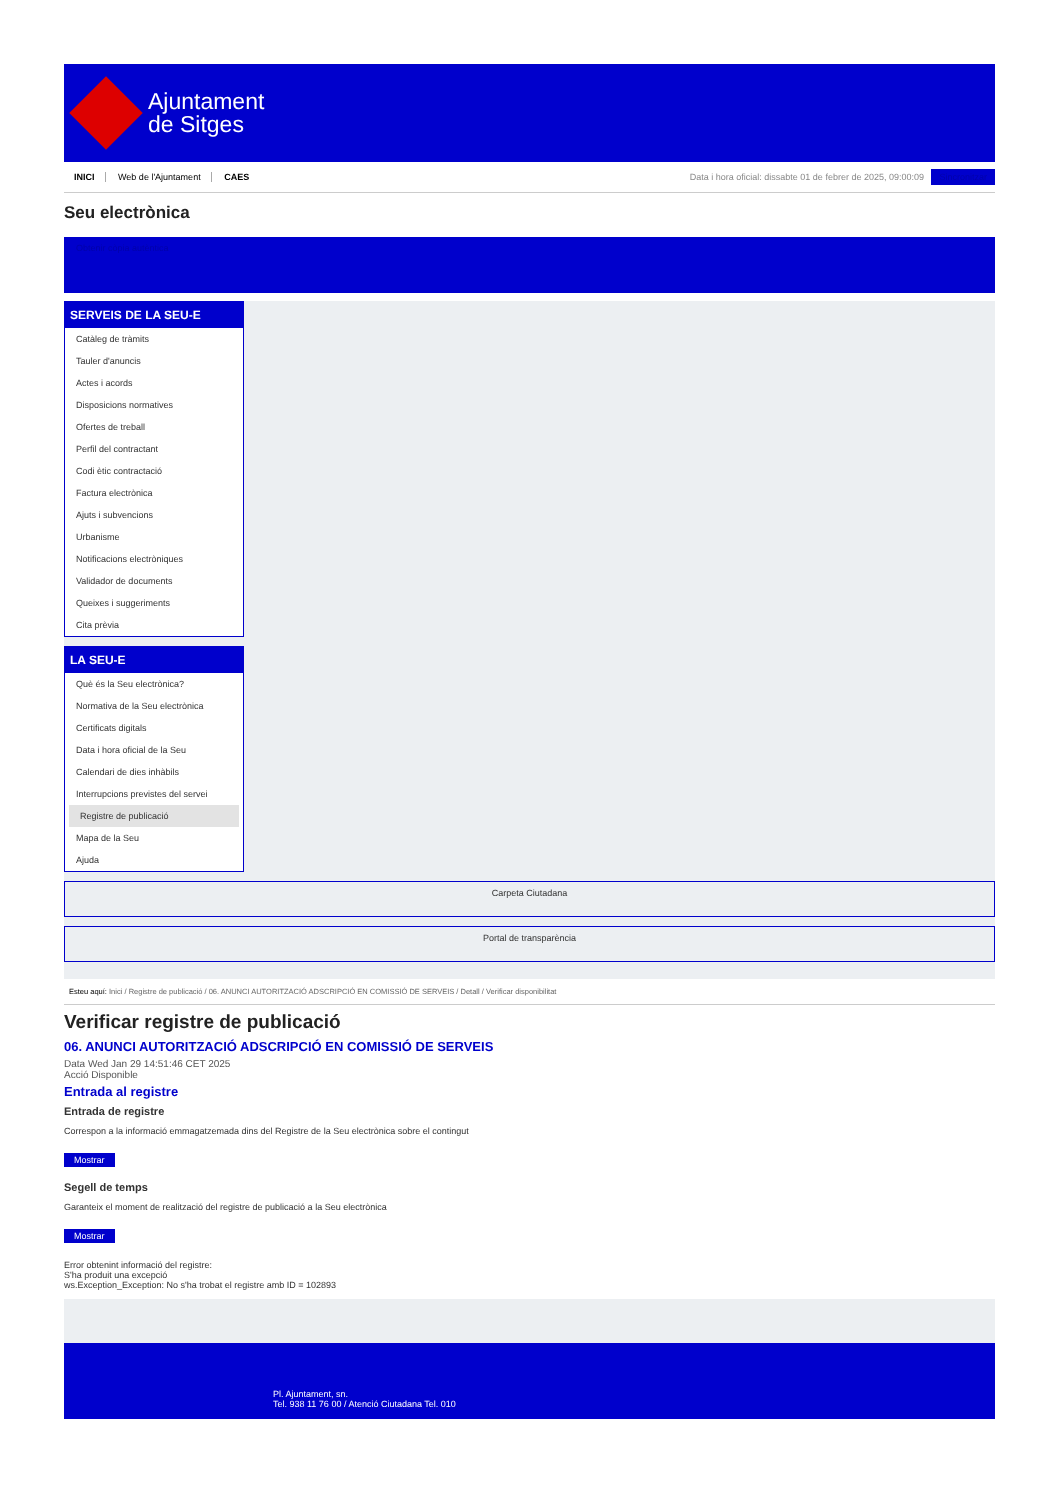Ajuntament
de Sitges
INICI Web de l'Ajuntament CAES
Data i hora oficial: dissabte 01 de febrer de 2025, 09:00:09 Sincronitzar
Seu electrònica
Obtenir còpia autèntica
SERVEIS DE LA SEU-E
Catàleg de tràmits
Tauler d'anuncis
Actes i acords
Disposicions normatives
Ofertes de treball
Perfil del contractant
Codi ètic contractació
Factura electrònica
Ajuts i subvencions
Urbanisme
Notificacions electròniques
Validador de documents
Queixes i suggeriments
Cita prèvia
LA SEU-E
Què és la Seu electrònica?
Normativa de la Seu electrònica
Certificats digitals
Data i hora oficial de la Seu
Calendari de dies inhàbils
Interrupcions previstes del servei
Registre de publicació
Mapa de la Seu
Ajuda
Carpeta Ciutadana
Portal de transparència
Esteu aquí: Inici / Registre de publicació / 06. ANUNCI AUTORITZACIÓ ADSCRIPCIÓ EN COMISSIÓ DE SERVEIS / Detall / Verificar disponibilitat
Verificar registre de publicació
06. ANUNCI AUTORITZACIÓ ADSCRIPCIÓ EN COMISSIÓ DE SERVEIS
Data Wed Jan 29 14:51:46 CET 2025
Acció Disponible
Entrada al registre
Entrada de registre
Correspon a la informació emmagatzemada dins del Registre de la Seu electrònica sobre el contingut
Mostrar
Segell de temps
Garanteix el moment de realització del registre de publicació a la Seu electrònica
Mostrar
Error obtenint informació del registre:
S'ha produit una excepció
ws.Exception_Exception: No s'ha trobat el registre amb ID = 102893
Pl. Ajuntament, sn.
Tel. 938 11 76 00 / Atenció Ciutadana Tel. 010